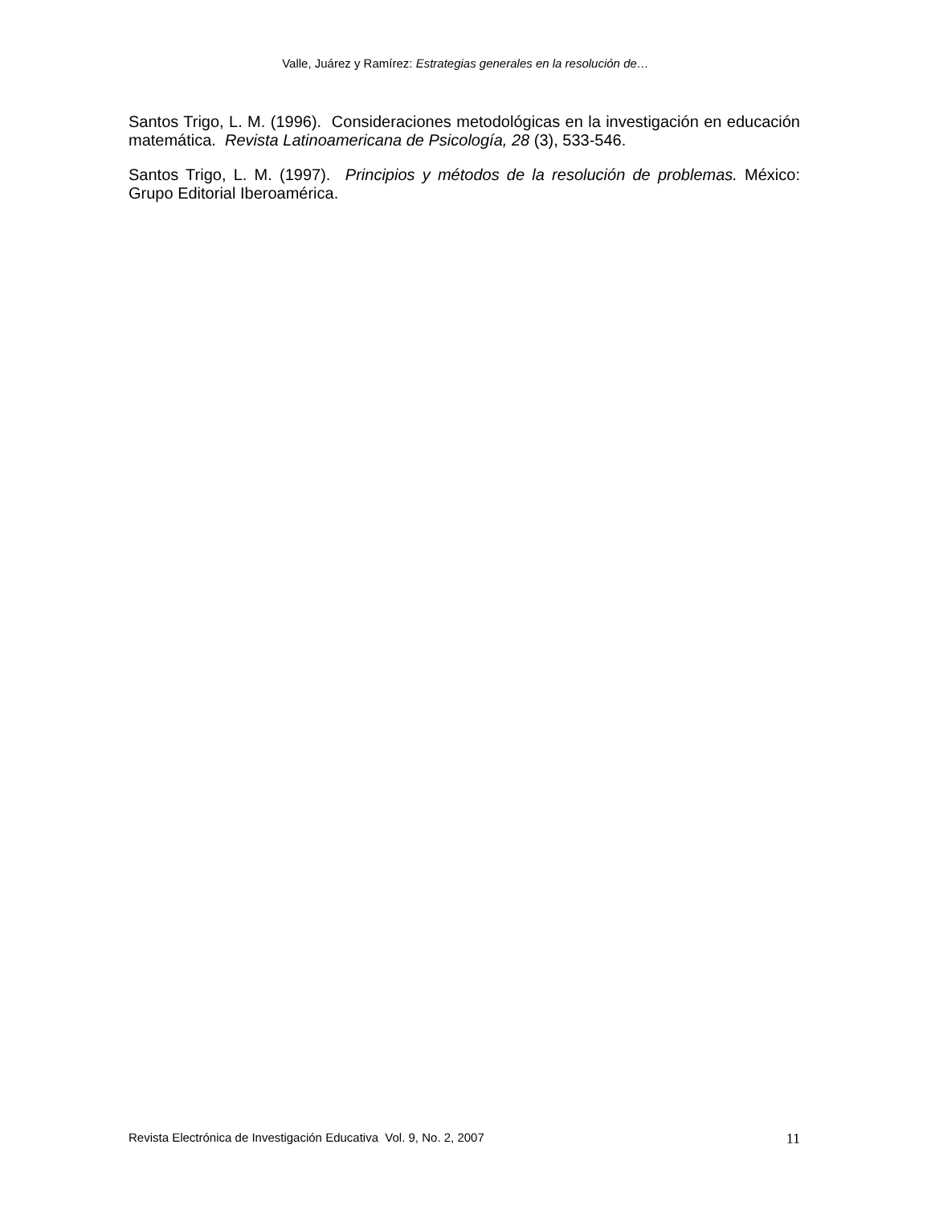Valle, Juárez y Ramírez: Estrategias generales en la resolución de…
Santos Trigo, L. M. (1996). Consideraciones metodológicas en la investigación en educación matemática. Revista Latinoamericana de Psicología, 28 (3), 533-546.
Santos Trigo, L. M. (1997). Principios y métodos de la resolución de problemas. México: Grupo Editorial Iberoamérica.
Revista Electrónica de Investigación Educativa Vol. 9, No. 2, 2007 11